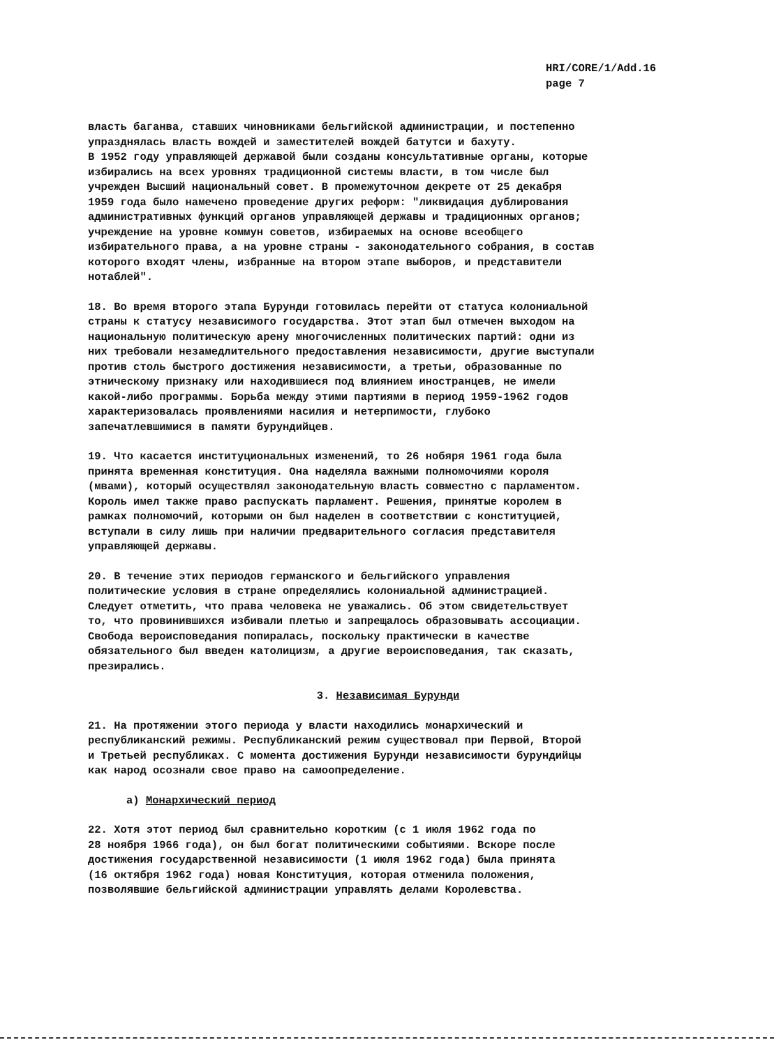HRI/CORE/1/Add.16
page 7
власть баганва, ставших чиновниками бельгийской администрации, и постепенно упразднялась власть вождей и заместителей вождей батутси и бахуту. В 1952 году управляющей державой были созданы консультативные органы, которые избирались на всех уровнях традиционной системы власти, в том числе был учрежден Высший национальный совет. В промежуточном декрете от 25 декабря 1959 года было намечено проведение других реформ: "ликвидация дублирования административных функций органов управляющей державы и традиционных органов; учреждение на уровне коммун советов, избираемых на основе всеобщего избирательного права, а на уровне страны - законодательного собрания, в состав которого входят члены, избранные на втором этапе выборов, и представители нотаблей".
18. Во время второго этапа Бурунди готовилась перейти от статуса колониальной страны к статусу независимого государства. Этот этап был отмечен выходом на национальную политическую арену многочисленных политических партий: одни из них требовали незамедлительного предоставления независимости, другие выступали против столь быстрого достижения независимости, а третьи, образованные по этническому признаку или находившиеся под влиянием иностранцев, не имели какой-либо программы. Борьба между этими партиями в период 1959-1962 годов характеризовалась проявлениями насилия и нетерпимости, глубоко запечатлевшимися в памяти бурундийцев.
19. Что касается институциональных изменений, то 26 нобяря 1961 года была принята временная конституция. Она наделяла важными полномочиями короля (мвами), который осуществлял законодательную власть совместно с парламентом. Король имел также право распускать парламент. Решения, принятые королем в рамках полномочий, которыми он был наделен в соответствии с конституцией, вступали в силу лишь при наличии предварительного согласия представителя управляющей державы.
20. В течение этих периодов германского и бельгийского управления политические условия в стране определялись колониальной администрацией. Следует отметить, что права человека не уважались. Об этом свидетельствует то, что провинившихся избивали плетью и запрещалось образовывать ассоциации. Свобода вероисповедания попиралась, поскольку практически в качестве обязательного был введен католицизм, а другие вероисповедания, так сказать, презирались.
3. Независимая Бурунди
21. На протяжении этого периода у власти находились монархический и республиканский режимы. Республиканский режим существовал при Первой, Второй и Третьей республиках. С момента достижения Бурунди независимости бурундийцы как народ осознали свое право на самоопределение.
а) Монархический период
22. Хотя этот период был сравнительно коротким (с 1 июля 1962 года по 28 ноября 1966 года), он был богат политическими событиями. Вскоре после достижения государственной независимости (1 июля 1962 года) была принята (16 октября 1962 года) новая Конституция, которая отменила положения, позволявшие бельгийской администрации управлять делами Королевства.